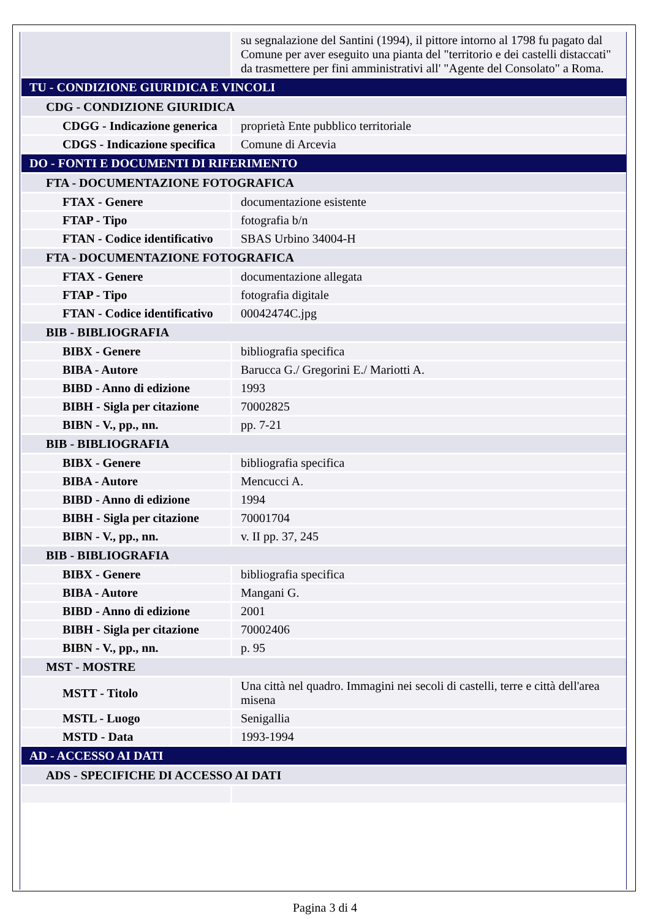| | su segnalazione del Santini (1994), il pittore intorno al 1798 fu pagato dal Comune per aver eseguito una pianta del "territorio e dei castelli distaccati" da trasmettere per fini amministrativi all' "Agente del Consolato" a Roma. |
| TU - CONDIZIONE GIURIDICA E VINCOLI | |
| CDG - CONDIZIONE GIURIDICA | |
| CDGG - Indicazione generica | proprietà Ente pubblico territoriale |
| CDGS - Indicazione specifica | Comune di Arcevia |
| DO - FONTI E DOCUMENTI DI RIFERIMENTO | |
| FTA - DOCUMENTAZIONE FOTOGRAFICA | |
| FTAX - Genere | documentazione esistente |
| FTAP - Tipo | fotografia b/n |
| FTAN - Codice identificativo | SBAS Urbino 34004-H |
| FTA - DOCUMENTAZIONE FOTOGRAFICA | |
| FTAX - Genere | documentazione allegata |
| FTAP - Tipo | fotografia digitale |
| FTAN - Codice identificativo | 00042474C.jpg |
| BIB - BIBLIOGRAFIA | |
| BIBX - Genere | bibliografia specifica |
| BIBA - Autore | Barucca G./ Gregorini E./ Mariotti A. |
| BIBD - Anno di edizione | 1993 |
| BIBH - Sigla per citazione | 70002825 |
| BIBN - V., pp., nn. | pp. 7-21 |
| BIB - BIBLIOGRAFIA | |
| BIBX - Genere | bibliografia specifica |
| BIBA - Autore | Mencucci A. |
| BIBD - Anno di edizione | 1994 |
| BIBH - Sigla per citazione | 70001704 |
| BIBN - V., pp., nn. | v. II pp. 37, 245 |
| BIB - BIBLIOGRAFIA | |
| BIBX - Genere | bibliografia specifica |
| BIBA - Autore | Mangani G. |
| BIBD - Anno di edizione | 2001 |
| BIBH - Sigla per citazione | 70002406 |
| BIBN - V., pp., nn. | p. 95 |
| MST - MOSTRE | |
| MSTT - Titolo | Una città nel quadro. Immagini nei secoli di castelli, terre e città dell'area misena |
| MSTL - Luogo | Senigallia |
| MSTD - Data | 1993-1994 |
| AD - ACCESSO AI DATI | |
| ADS - SPECIFICHE DI ACCESSO AI DATI | |
Pagina 3 di 4